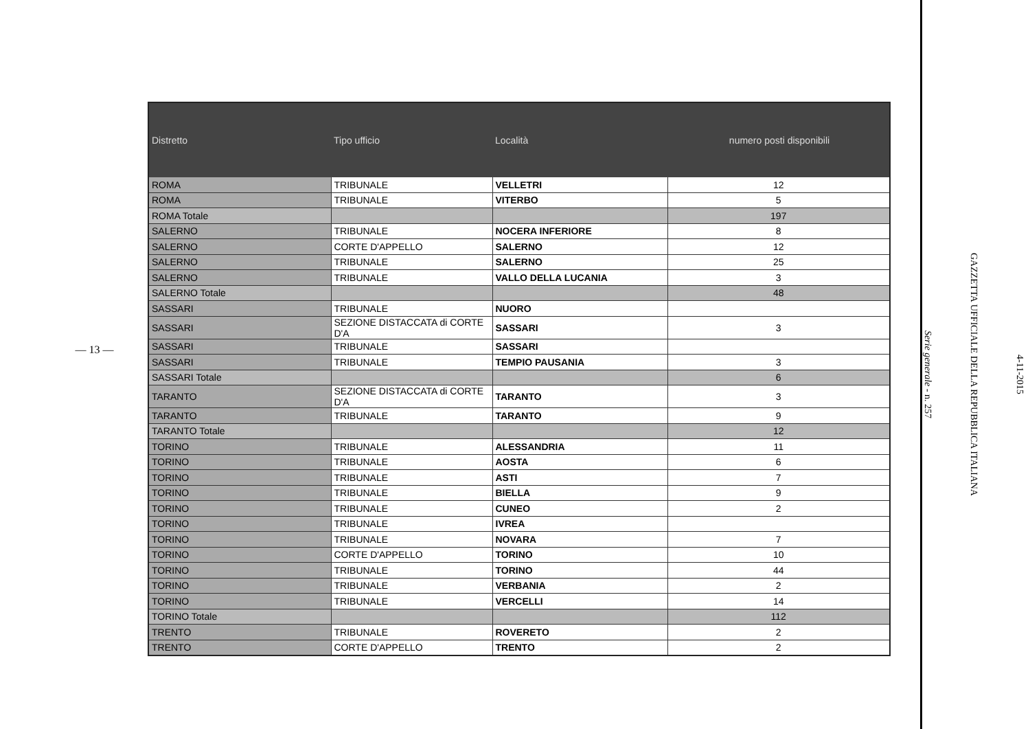— 13 —
| Distretto | Tipo ufficio | Località | numero posti disponibili |
| --- | --- | --- | --- |
| ROMA | TRIBUNALE | VELLETRI | 12 |
| ROMA | TRIBUNALE | VITERBO | 5 |
| ROMA Totale | | | 197 |
| SALERNO | TRIBUNALE | NOCERA INFERIORE | 8 |
| SALERNO | CORTE D'APPELLO | SALERNO | 12 |
| SALERNO | TRIBUNALE | SALERNO | 25 |
| SALERNO | TRIBUNALE | VALLO DELLA LUCANIA | 3 |
| SALERNO Totale | | | 48 |
| SASSARI | TRIBUNALE | NUORO | |
| SASSARI | SEZIONE DISTACCATA di CORTE D'A | SASSARI | 3 |
| SASSARI | TRIBUNALE | SASSARI | |
| SASSARI | TRIBUNALE | TEMPIO PAUSANIA | 3 |
| SASSARI Totale | | | 6 |
| TARANTO | SEZIONE DISTACCATA di CORTE D'A | TARANTO | 3 |
| TARANTO | TRIBUNALE | TARANTO | 9 |
| TARANTO Totale | | | 12 |
| TORINO | TRIBUNALE | ALESSANDRIA | 11 |
| TORINO | TRIBUNALE | AOSTA | 6 |
| TORINO | TRIBUNALE | ASTI | 7 |
| TORINO | TRIBUNALE | BIELLA | 9 |
| TORINO | TRIBUNALE | CUNEO | 2 |
| TORINO | TRIBUNALE | IVREA | |
| TORINO | TRIBUNALE | NOVARA | 7 |
| TORINO | CORTE D'APPELLO | TORINO | 10 |
| TORINO | TRIBUNALE | TORINO | 44 |
| TORINO | TRIBUNALE | VERBANIA | 2 |
| TORINO | TRIBUNALE | VERCELLI | 14 |
| TORINO Totale | | | 112 |
| TRENTO | TRIBUNALE | ROVERETO | 2 |
| TRENTO | CORTE D'APPELLO | TRENTO | 2 |
4-11-2015
GAZZETTA UFFICIALE DELLA REPUBBLICA ITALIANA
Serie generale - n. 257